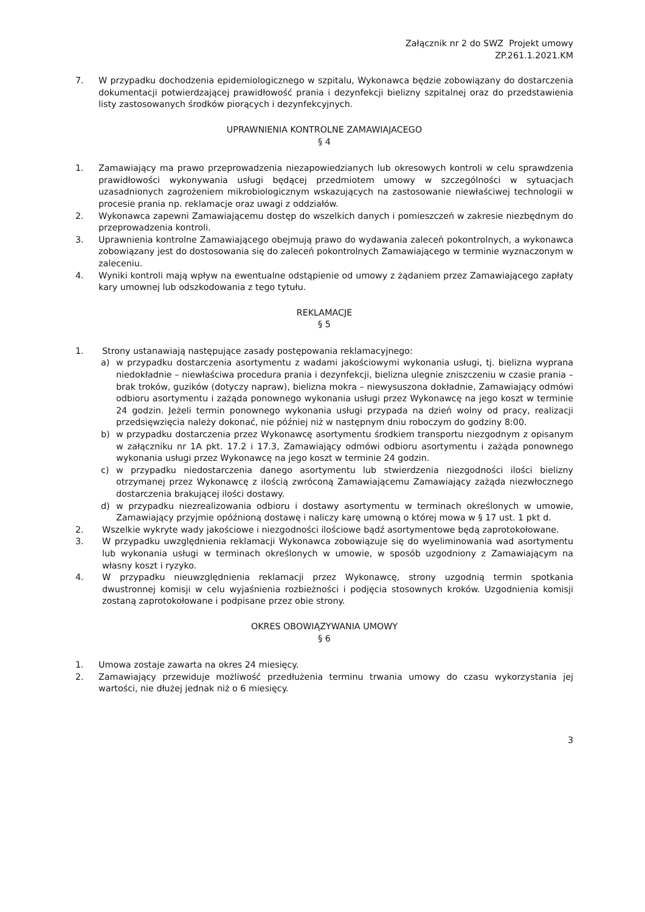Załącznik nr 2 do SWZ Projekt umowy
ZP.261.1.2021.KM
7. W przypadku dochodzenia epidemiologicznego w szpitalu, Wykonawca będzie zobowiązany do dostarczenia dokumentacji potwierdzającej prawidłowość prania i dezynfekcji bielizny szpitalnej oraz do przedstawienia listy zastosowanych środków piorących i dezynfekcyjnych.
UPRAWNIENIA KONTROLNE ZAMAWIAJACEGO
§ 4
1. Zamawiający ma prawo przeprowadzenia niezapowiedzianych lub okresowych kontroli w celu sprawdzenia prawidłowości wykonywania usługi będącej przedmiotem umowy w szczególności w sytuacjach uzasadnionych zagrożeniem mikrobiologicznym wskazujących na zastosowanie niewłaściwej technologii w procesie prania np. reklamacje oraz uwagi z oddziałów.
2. Wykonawca zapewni Zamawiającemu dostęp do wszelkich danych i pomieszczeń w zakresie niezbędnym do przeprowadzenia kontroli.
3. Uprawnienia kontrolne Zamawiającego obejmują prawo do wydawania zaleceń pokontrolnych, a wykonawca zobowiązany jest do dostosowania się do zaleceń pokontrolnych Zamawiającego w terminie wyznaczonym w zaleceniu.
4. Wyniki kontroli mają wpływ na ewentualne odstąpienie od umowy z żądaniem przez Zamawiającego zapłaty kary umownej lub odszkodowania z tego tytułu.
REKLAMACJE
§ 5
1. Strony ustanawiają następujące zasady postępowania reklamacyjnego:
a) w przypadku dostarczenia asortymentu z wadami jakościowymi wykonania usługi, tj. bielizna wyprana niedokładnie – niewłaściwa procedura prania i dezynfekcji, bielizna ulegnie zniszczeniu w czasie prania –brak troków, guzików (dotyczy napraw), bielizna mokra – niewysuszona dokładnie, Zamawiający odmówi odbioru asortymentu i zażąda ponownego wykonania usługi przez Wykonawcę na jego koszt w terminie 24 godzin. Jeżeli termin ponownego wykonania usługi przypada na dzień wolny od pracy, realizacji przedsięwzięcia należy dokonać, nie później niż w następnym dniu roboczym do godziny 8:00.
b) w przypadku dostarczenia przez Wykonawcę asortymentu środkiem transportu niezgodnym z opisanym w załączniku nr 1A pkt. 17.2 i 17.3, Zamawiający odmówi odbioru asortymentu i zażąda ponownego wykonania usługi przez Wykonawcę na jego koszt w terminie 24 godzin.
c) w przypadku niedostarczenia danego asortymentu lub stwierdzenia niezgodności ilości bielizny otrzymanej przez Wykonawcę z ilością zwróconą Zamawiającemu Zamawiający zażąda niezwłocznego dostarczenia brakującej ilości dostawy.
d) w przypadku niezrealizowania odbioru i dostawy asortymentu w terminach określonych w umowie, Zamawiający przyjmie opóźnioną dostawę i naliczy karę umowną o której mowa w § 17 ust. 1 pkt d.
2. Wszelkie wykryte wady jakościowe i niezgodności ilościowe bądź asortymentowe będą zaprotokołowane.
3. W przypadku uwzględnienia reklamacji Wykonawca zobowiązuje się do wyeliminowania wad asortymentu lub wykonania usługi w terminach określonych w umowie, w sposób uzgodniony z Zamawiającym na własny koszt i ryzyko.
4. W przypadku nieuwzględnienia reklamacji przez Wykonawcę, strony uzgodnią termin spotkania dwustronnej komisji w celu wyjaśnienia rozbieżności i podjęcia stosownych kroków. Uzgodnienia komisji zostaną zaprotokołowane i podpisane przez obie strony.
OKRES OBOWIĄZYWANIA UMOWY
§ 6
1. Umowa zostaje zawarta na okres 24 miesięcy.
2. Zamawiający przewiduje możliwość przedłużenia terminu trwania umowy do czasu wykorzystania jej wartości, nie dłużej jednak niż o 6 miesięcy.
3